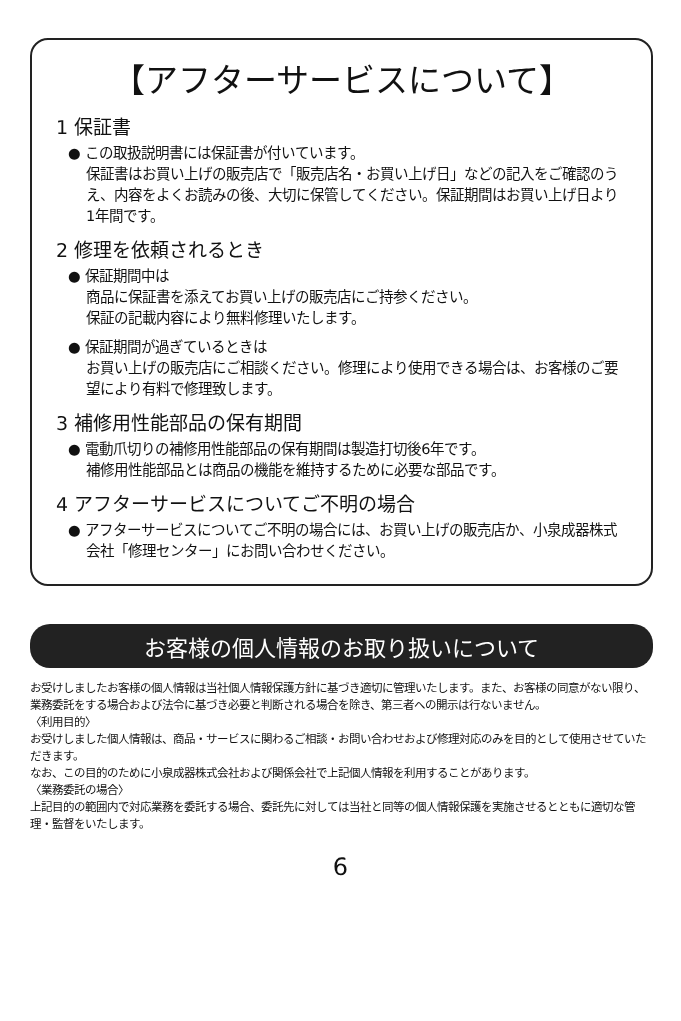【アフターサービスについて】
1 保証書
● この取扱説明書には保証書が付いています。
保証書はお買い上げの販売店で「販売店名・お買い上げ日」などの記入をご確認のうえ、内容をよくお読みの後、大切に保管してください。保証期間はお買い上げ日より1年間です。
2 修理を依頼されるとき
● 保証期間中は
商品に保証書を添えてお買い上げの販売店にご持参ください。
保証の記載内容により無料修理いたします。
● 保証期間が過ぎているときは
お買い上げの販売店にご相談ください。修理により使用できる場合は、お客様のご要望により有料で修理致します。
3 補修用性能部品の保有期間
● 電動爪切りの補修用性能部品の保有期間は製造打切後6年です。
補修用性能部品とは商品の機能を維持するために必要な部品です。
4 アフターサービスについてご不明の場合
● アフターサービスについてご不明の場合には、お買い上げの販売店か、小泉成器株式会社「修理センター」にお問い合わせください。
お客様の個人情報のお取り扱いについて
お受けしましたお客様の個人情報は当社個人情報保護方針に基づき適切に管理いたします。また、お客様の同意がない限り、業務委託をする場合および法令に基づき必要と判断される場合を除き、第三者への開示は行ないません。
〈利用目的〉
お受けしました個人情報は、商品・サービスに関わるご相談・お問い合わせおよび修理対応のみを目的として使用させていただきます。
なお、この目的のために小泉成器株式会社および関係会社で上記個人情報を利用することがあります。
〈業務委託の場合〉
上記目的の範囲内で対応業務を委託する場合、委託先に対しては当社と同等の個人情報保護を実施させるとともに適切な管理・監督をいたします。
6